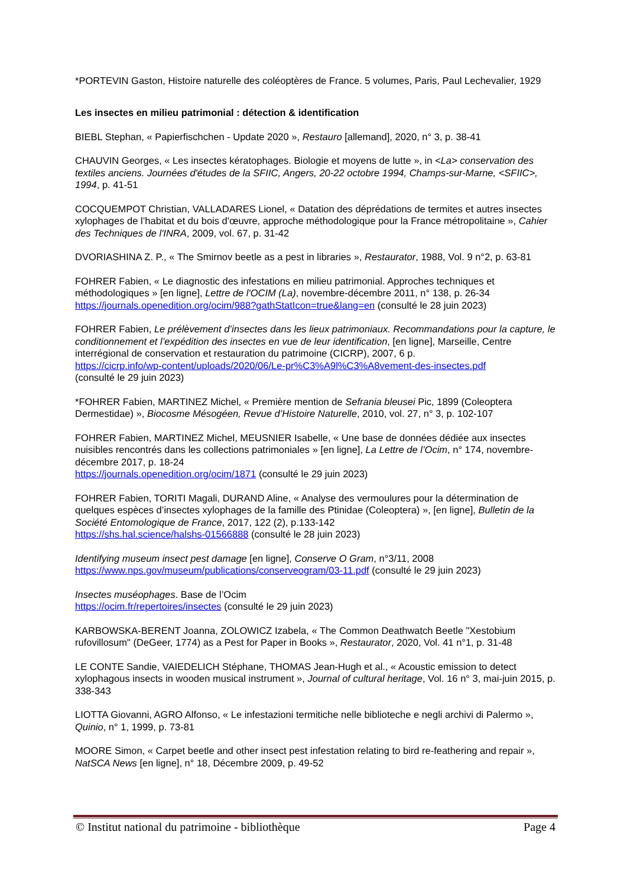*PORTEVIN Gaston, Histoire naturelle des coléoptères de France. 5 volumes, Paris, Paul Lechevalier, 1929
Les insectes en milieu patrimonial : détection & identification
BIEBL Stephan, « Papierfischchen - Update 2020 », Restauro [allemand], 2020, n° 3, p. 38-41
CHAUVIN Georges, « Les insectes kératophages. Biologie et moyens de lutte », in <La> conservation des textiles anciens. Journées d'études de la SFIIC, Angers, 20-22 octobre 1994, Champs-sur-Marne, <SFIIC>, 1994, p. 41-51
COCQUEMPOT Christian, VALLADARES Lionel, « Datation des déprédations de termites et autres insectes xylophages de l’habitat et du bois d'œuvre, approche méthodologique pour la France métropolitaine », Cahier des Techniques de l'INRA, 2009, vol. 67, p. 31-42
DVORIASHINA Z. P., « The Smirnov beetle as a pest in libraries », Restaurator, 1988, Vol. 9 n°2, p. 63-81
FOHRER Fabien, « Le diagnostic des infestations en milieu patrimonial. Approches techniques et méthodologiques » [en ligne], Lettre de l'OCIM (La), novembre-décembre 2011, n° 138, p. 26-34
https://journals.openedition.org/ocim/988?gathStatIcon=true&lang=en (consulté le 28 juin 2023)
FOHRER Fabien, Le prélèvement d’insectes dans les lieux patrimoniaux. Recommandations pour la capture, le conditionnement et l’expédition des insectes en vue de leur identification, [en ligne], Marseille, Centre interrégional de conservation et restauration du patrimoine (CICRP), 2007, 6 p.
https://cicrp.info/wp-content/uploads/2020/06/Le-pr%C3%A9l%C3%A8vement-des-insectes.pdf
(consulté le 29 juin 2023)
*FOHRER Fabien, MARTINEZ Michel, « Première mention de Sefrania bleusei Pic, 1899 (Coleoptera Dermestidae) », Biocosme Mésogéen, Revue d’Histoire Naturelle, 2010, vol. 27, n° 3, p. 102-107
FOHRER Fabien, MARTINEZ Michel, MEUSNIER Isabelle, « Une base de données dédiée aux insectes nuisibles rencontrés dans les collections patrimoniales » [en ligne], La Lettre de l’Ocim, n° 174, novembre-décembre 2017, p. 18-24
https://journals.openedition.org/ocim/1871 (consulté le 29 juin 2023)
FOHRER Fabien, TORITI Magali, DURAND Aline, « Analyse des vermoulures pour la détermination de quelques espèces d’insectes xylophages de la famille des Ptinidae (Coleoptera) », [en ligne], Bulletin de la Société Entomologique de France, 2017, 122 (2), p.133-142
https://shs.hal.science/halshs-01566888 (consulté le 28 juin 2023)
Identifying museum insect pest damage [en ligne], Conserve O Gram, n°3/11, 2008
https://www.nps.gov/museum/publications/conserveogram/03-11.pdf (consulté le 29 juin 2023)
Insectes muséophages. Base de l’Ocim
https://ocim.fr/repertoires/insectes (consulté le 29 juin 2023)
KARBOWSKA-BERENT Joanna, ZOLOWICZ Izabela, « The Common Deathwatch Beetle "Xestobium rufovillosum" (DeGeer, 1774) as a Pest for Paper in Books », Restaurator, 2020, Vol. 41 n°1, p. 31-48
LE CONTE Sandie, VAIEDELICH Stéphane, THOMAS Jean-Hugh et al., « Acoustic emission to detect xylophagous insects in wooden musical instrument », Journal of cultural heritage, Vol. 16 n° 3, mai-juin 2015, p. 338-343
LIOTTA Giovanni, AGRO Alfonso, « Le infestazioni termitiche nelle biblioteche e negli archivi di Palermo », Quinio, n° 1, 1999, p. 73-81
MOORE Simon, « Carpet beetle and other insect pest infestation relating to bird re-feathering and repair », NatSCA News [en ligne], n° 18, Décembre 2009, p. 49-52
© Institut national du patrimoine - bibliothèque Page 4